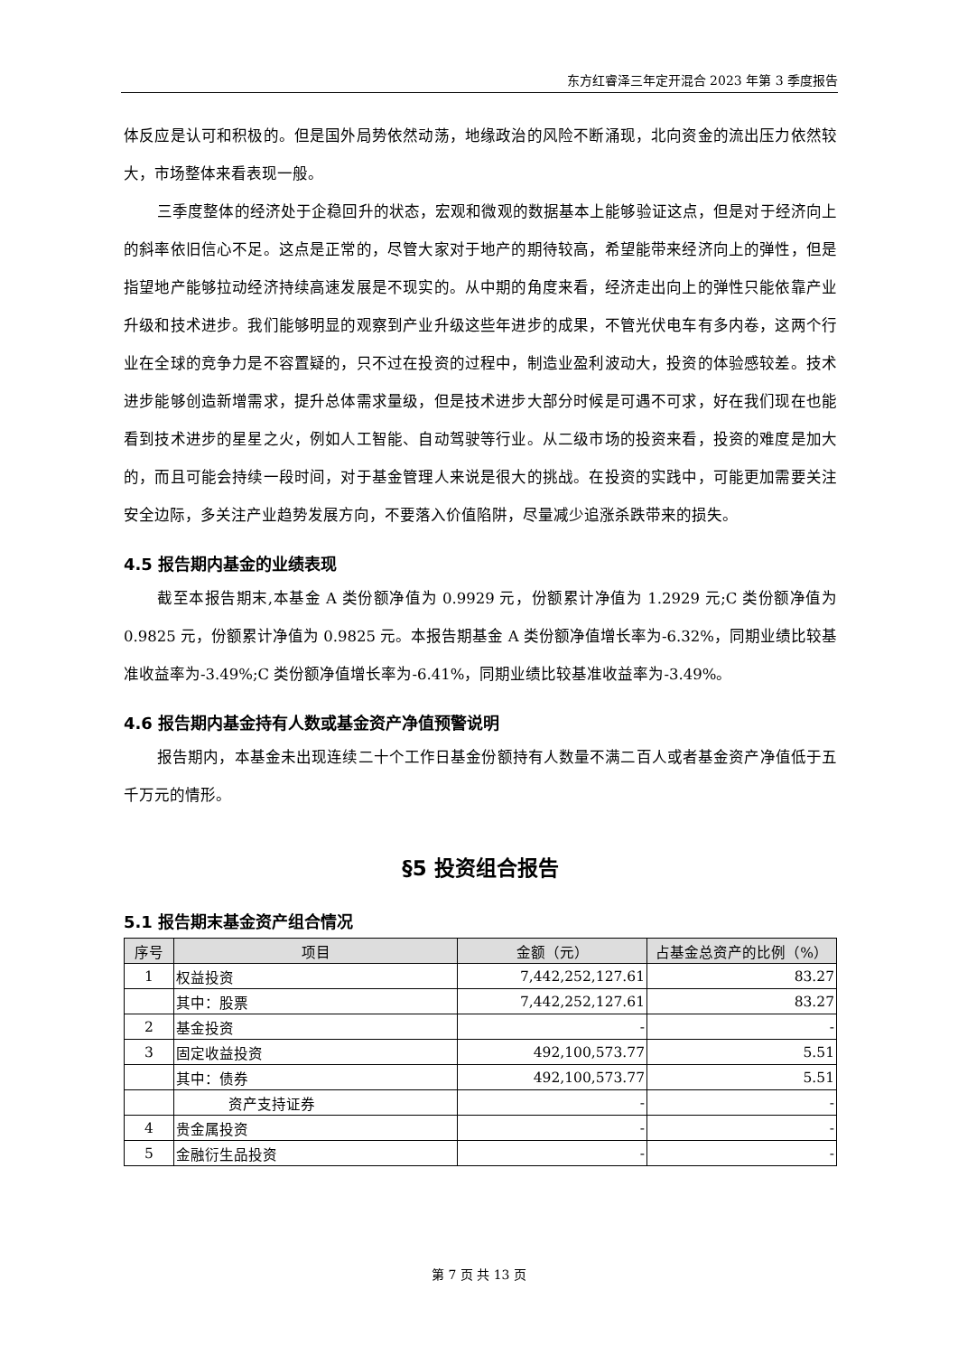东方红睿泽三年定开混合 2023 年第 3 季度报告
体反应是认可和积极的。但是国外局势依然动荡，地缘政治的风险不断涌现，北向资金的流出压力依然较大，市场整体来看表现一般。
三季度整体的经济处于企稳回升的状态，宏观和微观的数据基本上能够验证这点，但是对于经济向上的斜率依旧信心不足。这点是正常的，尽管大家对于地产的期待较高，希望能带来经济向上的弹性，但是指望地产能够拉动经济持续高速发展是不现实的。从中期的角度来看，经济走出向上的弹性只能依靠产业升级和技术进步。我们能够明显的观察到产业升级这些年进步的成果，不管光伏电车有多内卷，这两个行业在全球的竞争力是不容置疑的，只不过在投资的过程中，制造业盈利波动大，投资的体验感较差。技术进步能够创造新增需求，提升总体需求量级，但是技术进步大部分时候是可遇不可求，好在我们现在也能看到技术进步的星星之火，例如人工智能、自动驾驶等行业。从二级市场的投资来看，投资的难度是加大的，而且可能会持续一段时间，对于基金管理人来说是很大的挑战。在投资的实践中，可能更加需要关注安全边际，多关注产业趋势发展方向，不要落入价值陷阱，尽量减少追涨杀跌带来的损失。
4.5 报告期内基金的业绩表现
截至本报告期末,本基金 A 类份额净值为 0.9929 元，份额累计净值为 1.2929 元;C 类份额净值为 0.9825 元，份额累计净值为 0.9825 元。本报告期基金 A 类份额净值增长率为-6.32%，同期业绩比较基准收益率为-3.49%;C 类份额净值增长率为-6.41%，同期业绩比较基准收益率为-3.49%。
4.6 报告期内基金持有人数或基金资产净值预警说明
报告期内，本基金未出现连续二十个工作日基金份额持有人数量不满二百人或者基金资产净值低于五千万元的情形。
§5 投资组合报告
5.1 报告期末基金资产组合情况
| 序号 | 项目 | 金额（元） | 占基金总资产的比例（%） |
| --- | --- | --- | --- |
| 1 | 权益投资 | 7,442,252,127.61 | 83.27 |
| | 其中：股票 | 7,442,252,127.61 | 83.27 |
| 2 | 基金投资 | - | - |
| 3 | 固定收益投资 | 492,100,573.77 | 5.51 |
| | 其中：债券 | 492,100,573.77 | 5.51 |
| | 资产支持证券 | - | - |
| 4 | 贵金属投资 | - | - |
| 5 | 金融衍生品投资 | - | - |
第 7 页 共 13 页